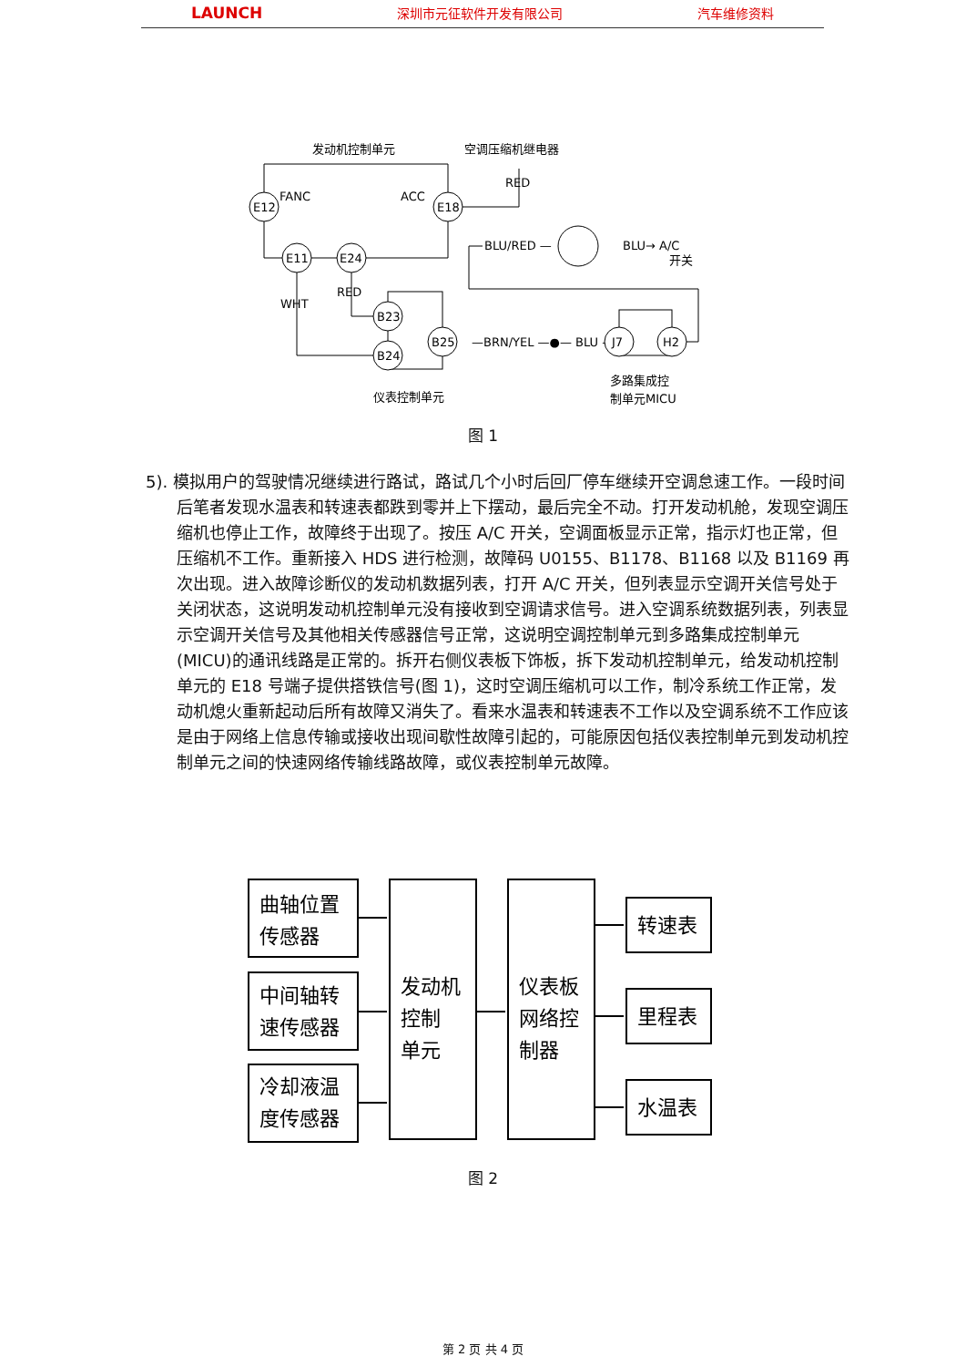LAUNCH 深圳市元征软件开发有限公司 汽车维修资料
发动机控制单元
空调压缩机继电器
E12
E18
FANC
ACC
RED
E11
E24
WHT
RED
B23
B24
B25
仪表控制单元
—BRN/YEL —●— BLU —
J7
H2
BLU/RED —
BLU→ A/C
开关
多路集成控
制单元MICU
图 1
5). 模拟用户的驾驶情况继续进行路试，路试几个小时后回厂停车继续开空调怠速工作。一段时间后笔者发现水温表和转速表都跌到零并上下摆动，最后完全不动。打开发动机舱，发现空调压缩机也停止工作，故障终于出现了。按压 A/C 开关，空调面板显示正常，指示灯也正常，但压缩机不工作。重新接入 HDS 进行检测，故障码 U0155、B1178、B1168 以及 B1169 再次出现。进入故障诊断仪的发动机数据列表，打开 A/C 开关，但列表显示空调开关信号处于关闭状态，这说明发动机控制单元没有接收到空调请求信号。进入空调系统数据列表，列表显示空调开关信号及其他相关传感器信号正常，这说明空调控制单元到多路集成控制单元(MICU)的通讯线路是正常的。拆开右侧仪表板下饰板，拆下发动机控制单元，给发动机控制单元的 E18 号端子提供搭铁信号(图 1)，这时空调压缩机可以工作，制冷系统工作正常，发动机熄火重新起动后所有故障又消失了。看来水温表和转速表不工作以及空调系统不工作应该是由于网络上信息传输或接收出现间歇性故障引起的，可能原因包括仪表控制单元到发动机控制单元之间的快速网络传输线路故障，或仪表控制单元故障。
曲轴位置
传感器
中间轴转
速传感器
冷却液温
度传感器
发动机
控制
单元
仪表板
网络控
制器
转速表
里程表
水温表
图 2
第 2 页 共 4 页